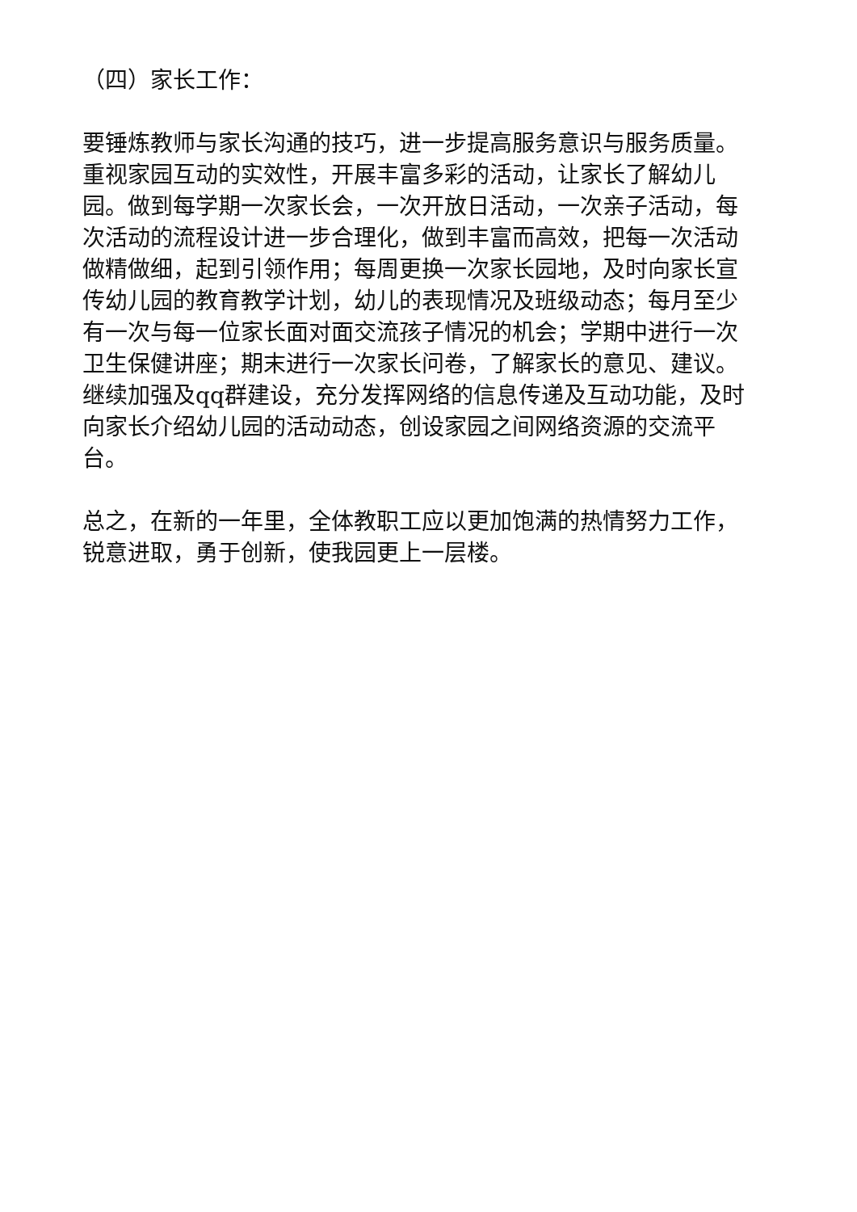（四）家长工作：
要锤炼教师与家长沟通的技巧，进一步提高服务意识与服务质量。重视家园互动的实效性，开展丰富多彩的活动，让家长了解幼儿园。做到每学期一次家长会，一次开放日活动，一次亲子活动，每次活动的流程设计进一步合理化，做到丰富而高效，把每一次活动做精做细，起到引领作用；每周更换一次家长园地，及时向家长宣传幼儿园的教育教学计划，幼儿的表现情况及班级动态；每月至少有一次与每一位家长面对面交流孩子情况的机会；学期中进行一次卫生保健讲座；期末进行一次家长问卷，了解家长的意见、建议。继续加强及qq群建设，充分发挥网络的信息传递及互动功能，及时向家长介绍幼儿园的活动动态，创设家园之间网络资源的交流平台。
总之，在新的一年里，全体教职工应以更加饱满的热情努力工作，锐意进取，勇于创新，使我园更上一层楼。